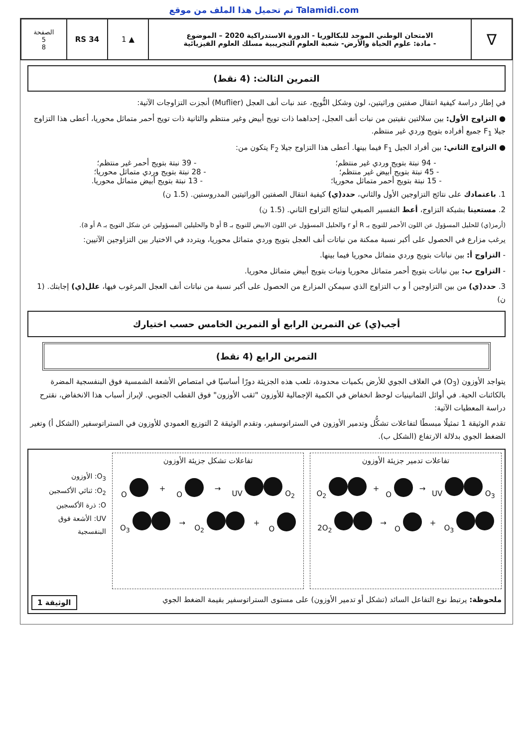تم تحميل هذا الملف من موقع Talamidi.com
∇
الامتحان الوطني الموحد للبكالوريا - الدورة الاستدراكية 2020 – الموضوع
- مادة: علوم الحياة والأرض- شعبة العلوم التجريبية مسلك العلوم الفيزيائية
▲ 1 RS 34
الصفحة
5
8
التمرين الثالث: (4 نقط)
في إطار دراسة كيفية انتقال صفتين وراثيتين، لون وشكل التُّويج، عند نبات أنف العجل (Muflier) أنجزت التزاوجات الآتية:
● التزاوج الأول: بين سلالتين نقيتين من نبات أنف العجل، إحداهما ذات تويج أبيض وغير منتظم والثانية ذات تويج أحمر متماثل محوريا، أعطى هذا التزاوج جيلا F<sub>1</sub> جميع أفراده بتويج وردي غير منتظم.
● التزاوج الثاني: بين أفراد الجيل F<sub>1</sub> فيما بينها. أعطى هذا التزاوج جيلا F<sub>2</sub> يتكون من:
- 94 نبتة بتويج وردي غير منتظم؛ - 39 نبتة بتويج أحمر غير منتظم؛
- 45 نبتة بتويج أبيض غير منتظم؛ - 28 نبتة بتويج وردي متماثل محوريا؛
- 15 نبتة بتويج أحمر متماثل محوريا؛ - 13 نبتة بتويج أبيض متماثل محوريا.
1. باعتمادك على نتائج التزاوجين الأول والثاني، حدد(ي) كيفية انتقال الصفتين الوراثيتين المدروستين. (1.5 ن)
2. مستعينا بشبكة التزاوج، أعط التفسير الصبغي لنتائج التزاوج الثاني. (1.5 ن)
(أرمز(ي) للحليل المسؤول عن اللون الأحمر للتويج بـ R أو r والحليل المسؤول عن اللون الابيض للتويج بـ B أو b والحليلين المسؤولين عن شكل التويج بـ A أو a).
يرغب مزارع في الحصول على أكبر نسبة ممكنة من نباتات أنف العجل بتويج وردي متماثل محوريا، ويتردد في الاختيار بين التزاوجين الآتيين:
- التزاوج أ: بين نباتات بتويج وردي متماثل محوريا فيما بينها.
- التزاوج ب: بين نباتات بتويج أحمر متماثل محوريا ونبات بتويج أبيض متماثل محوريا.
3. حدد(ي) من بين التزاوجين أ و ب التزاوج الذي سيمكن المزارع من الحصول على أكبر نسبة من نباتات أنف العجل المرغوب فيها، علل(ي) إجابتك. (1 ن)
أجب(ي) عن التمرين الرابع أو التمرين الخامس حسب اختيارك
التمرين الرابع (4 نقط)
يتواجد الأوزون (O<sub>3</sub>) في الغلاف الجوي للأرض بكميات محدودة، تلعب هذه الجزيئة دورًا أساسيًا في امتصاص الأشعة الشمسية فوق البنفسجية المضرة بالكائنات الحية. في أوائل الثمانينيات لوحظ انخفاض في الكمية الإجمالية للأوزون "ثقب الأوزون" فوق القطب الجنوبي. لإبراز أسباب هذا الانخفاض، نقترح دراسة المعطيات الآتية:
تقدم الوثيقة 1 تمثيلًا مبسطًا لتفاعلات تشكُّل وتدمير الأوزون في الستراتوسفير، وتقدم الوثيقة 2 التوزيع العمودي للأوزون في الستراتوسفير (الشكل أ) وتغير الضغط الجوي بدلالة الارتفاع (الشكل ب).
تفاعلات تدمير جزيئة الأوزون
UV O<sub>3</sub> → O + O<sub>2</sub>
O<sub>3</sub> + O → 2O<sub>2</sub>
تفاعلات تشكل جزيئة الأوزون
UV O<sub>2</sub> → O + O
O + O<sub>2</sub> → O<sub>3</sub>
O<sub>3</sub>: الأوزون
O<sub>2</sub>: ثنائي الأكسجين
O: ذرة الأكسجين
UV: الأشعة فوق البنفسجية
ملحوظة: يرتبط نوع التفاعل السائد (تشكل أو تدمير الأوزون) على مستوى الستراتوسفير بقيمة الضغط الجوي الوثيقة 1